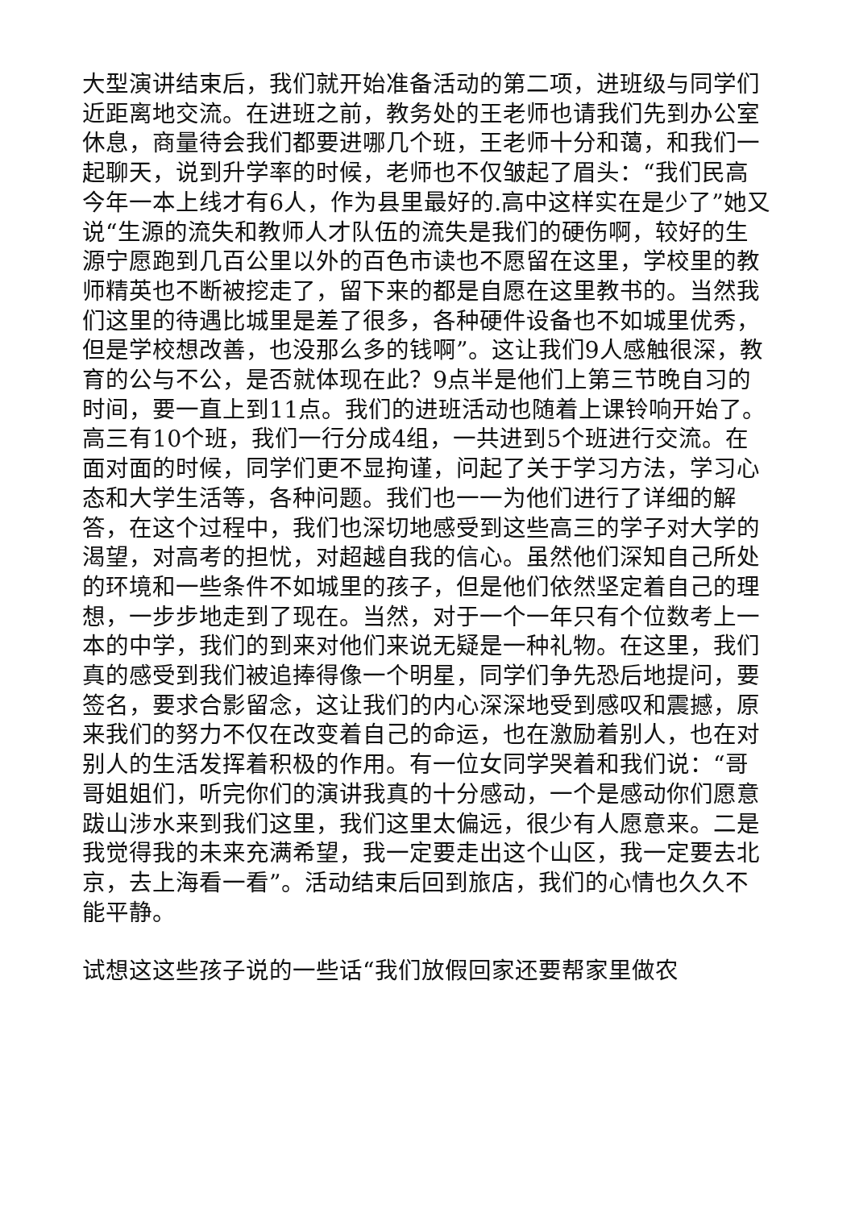大型演讲结束后，我们就开始准备活动的第二项，进班级与同学们近距离地交流。在进班之前，教务处的王老师也请我们先到办公室休息，商量待会我们都要进哪几个班，王老师十分和蔼，和我们一起聊天，说到升学率的时候，老师也不仅皱起了眉头：“我们民高今年一本上线才有6人，作为县里最好的.高中这样实在是少了”她又说“生源的流失和教师人才队伍的流失是我们的硬伤啊，较好的生源宁愿跑到几百公里以外的百色市读也不愿留在这里，学校里的教师精英也不断被挖走了，留下来的都是自愿在这里教书的。当然我们这里的待遇比城里是差了很多，各种硬件设备也不如城里优秀，但是学校想改善，也没那么多的钱啊”。这让我们9人感触很深，教育的公与不公，是否就体现在此？9点半是他们上第三节晚自习的时间，要一直上到11点。我们的进班活动也随着上课铃响开始了。高三有10个班，我们一行分成4组，一共进到5个班进行交流。在面对面的时候，同学们更不显拘谨，问起了关于学习方法，学习心态和大学生活等，各种问题。我们也一一为他们进行了详细的解答，在这个过程中，我们也深切地感受到这些高三的学子对大学的渴望，对高考的担忧，对超越自我的信心。虽然他们深知自己所处的环境和一些条件不如城里的孩子，但是他们依然坚定着自己的理想，一步步地走到了现在。当然，对于一个一年只有个位数考上一本的中学，我们的到来对他们来说无疑是一种礼物。在这里，我们真的感受到我们被追捧得像一个明星，同学们争先恐后地提问，要签名，要求合影留念，这让我们的内心深深地受到感叹和震撼，原来我们的努力不仅在改变着自己的命运，也在激励着别人，也在对别人的生活发挥着积极的作用。有一位女同学哭着和我们说：“哥哥姐姐们，听完你们的演讲我真的十分感动，一个是感动你们愿意跋山涉水来到我们这里，我们这里太偏远，很少有人愿意来。二是我觉得我的未来充满希望，我一定要走出这个山区，我一定要去北京，去上海看一看”。活动结束后回到旅店，我们的心情也久久不能平静。
试想这这些孩子说的一些话“我们放假回家还要帮家里做农